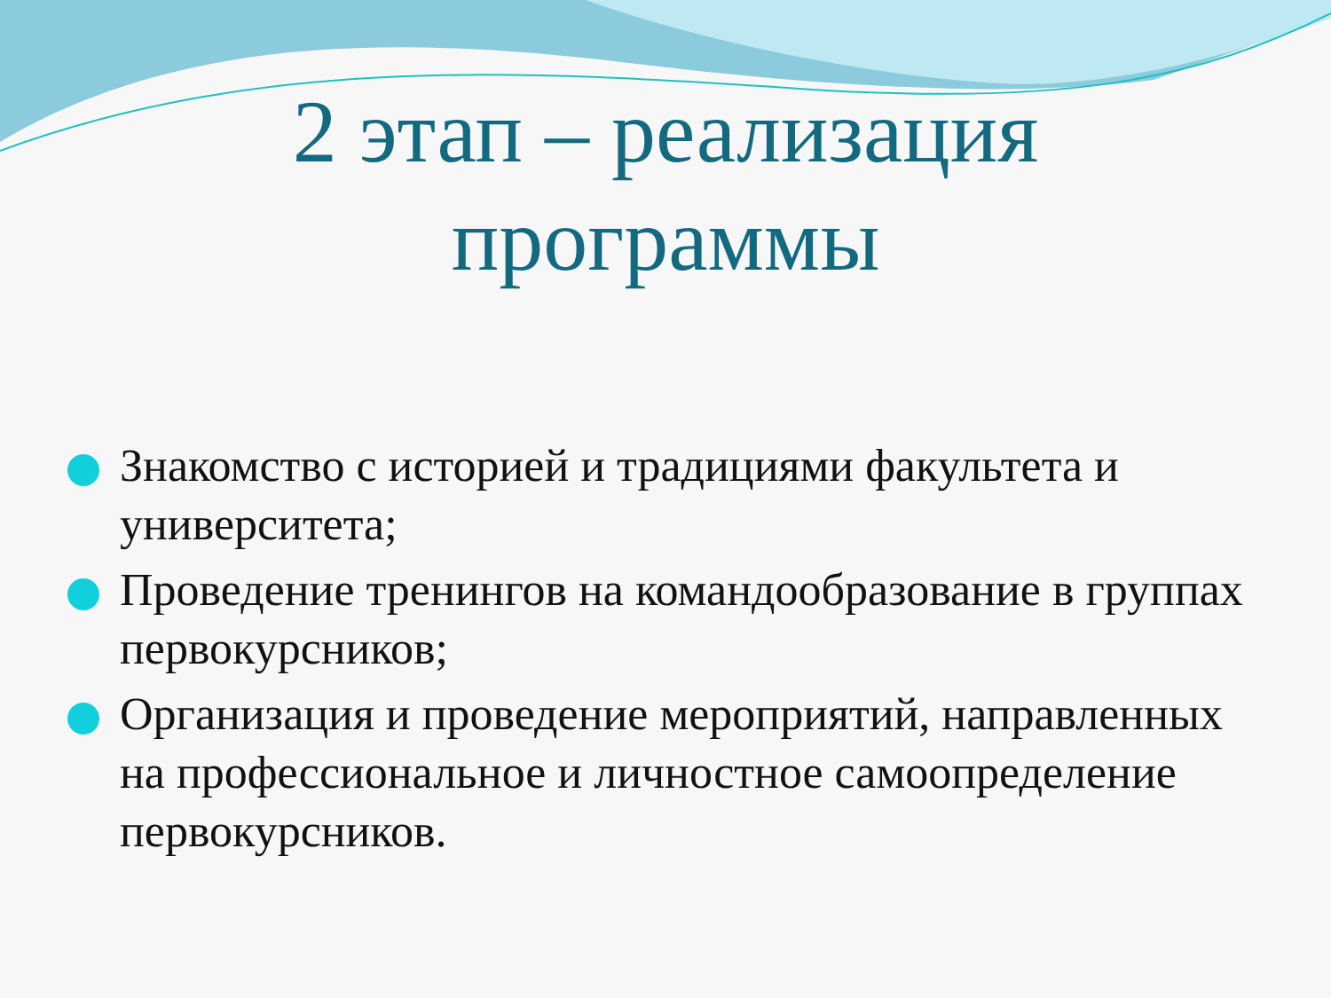2 этап – реализация
программы
Знакомство с историей и традициями факультета и университета;
Проведение тренингов на командообразование в группах первокурсников;
Организация и проведение мероприятий, направленных на профессиональное и личностное самоопределение первокурсников.